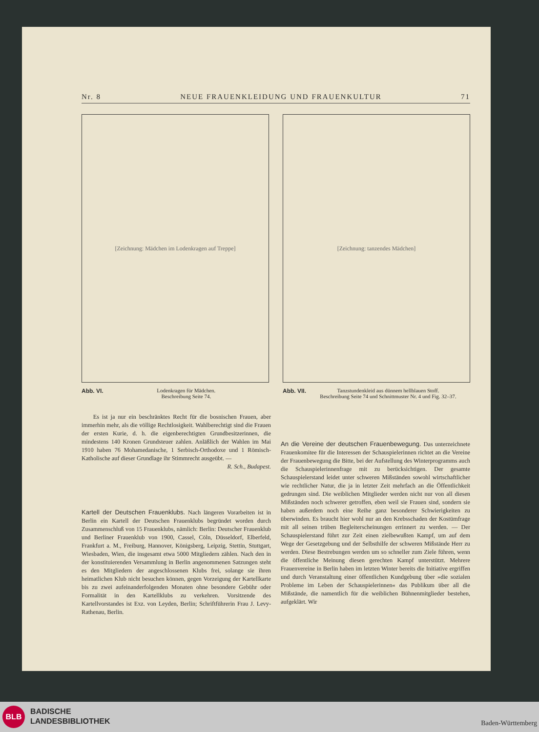Nr. 8 NEUE FRAUENKLEIDUNG UND FRAUENKULTUR 71
[Zeichnung: Mädchen im Lodenkragen auf Treppe]
Abb. VI. Lodenkragen für Mädchen.
Beschreibung Seite 74.
[Zeichnung: tanzendes Mädchen]
Abb. VII. Tanzstundenkleid aus dünnem hellblauen Stoff.
Beschreibung Seite 74 und Schnittmuster Nr. 4 und Fig. 32–37.
Es ist ja nur ein beschränktes Recht für die bosnischen Frauen, aber immerhin mehr, als die völlige Rechtlosigkeit. Wahlberechtigt sind die Frauen der ersten Kurie, d. h. die eigenberechtigten Grundbesitzerinnen, die mindestens 140 Kronen Grundsteuer zahlen. Anläßlich der Wahlen im Mai 1910 haben 76 Mohamedanische, 1 Serbisch-Orthodoxe und 1 Römisch-Katholische auf dieser Grundlage ihr Stimmrecht ausgeübt. — R. Sch., Budapest.
Kartell der Deutschen Frauenklubs.
Nach längeren Vorarbeiten ist in Berlin ein Kartell der Deutschen Frauenklubs begründet worden durch Zusammenschluß von 15 Frauenklubs, nämlich: Berlin: Deutscher Frauenklub und Berliner Frauenklub von 1900, Cassel, Cöln, Düsseldorf, Elberfeld, Frankfurt a. M., Freiburg, Hannover, Königsberg, Leipzig, Stettin, Stuttgart, Wiesbaden, Wien, die insgesamt etwa 5000 Mitgliedern zählen. Nach den in der konstituierenden Versammlung in Berlin angenommenen Satzungen steht es den Mitgliedern der angeschlossenen Klubs frei, solange sie ihren heimatlichen Klub nicht besuchen können, gegen Vorzeigung der Kartellkarte bis zu zwei aufeinanderfolgenden Monaten ohne besondere Gebühr oder Formalität in den Kartellklubs zu verkehren. Vorsitzende des Kartellvorstandes ist Exz. von Leyden, Berlin; Schriftführerin Frau J. Levy-Rathenau, Berlin.
An die Vereine der deutschen Frauenbewegung.
Das unterzeichnete Frauenkomitee für die Interessen der Schauspielerinnen richtet an die Vereine der Frauenbewegung die Bitte, bei der Aufstellung des Winterprogramms auch die Schauspielerinnenfrage mit zu berücksichtigen. Der gesamte Schauspielerstand leidet unter schweren Mißständen sowohl wirtschaftlicher wie rechtlicher Natur, die ja in letzter Zeit mehrfach an die Öffentlichkeit gedrungen sind. Die weiblichen Mitglieder werden nicht nur von all diesen Mißständen noch schwerer getroffen, eben weil sie Frauen sind, sondern sie haben außerdem noch eine Reihe ganz besonderer Schwierigkeiten zu überwinden. Es braucht hier wohl nur an den Krebsschaden der Kostümfrage mit all seinen trüben Begleiterscheinungen errinnert zu werden. — Der Schauspielerstand führt zur Zeit einen zielbewußten Kampf, um auf dem Wege der Gesetzgebung und der Selbsthilfe der schweren Mißstände Herr zu werden. Diese Bestrebungen werden um so schneller zum Ziele führen, wenn die öffentliche Meinung diesen gerechten Kampf unterstützt. Mehrere Frauenvereine in Berlin haben im letzten Winter bereits die Initiative ergriffen und durch Veranstaltung einer öffentlichen Kundgebung über »die sozialen Probleme im Leben der Schauspielerinnen« das Publikum über all die Mißstände, die namentlich für die weiblichen Bühnenmitglieder bestehen, aufgeklärt. Wir
BLB
BADISCHE
LANDESBIBLIOTHEK
Baden-Württemberg